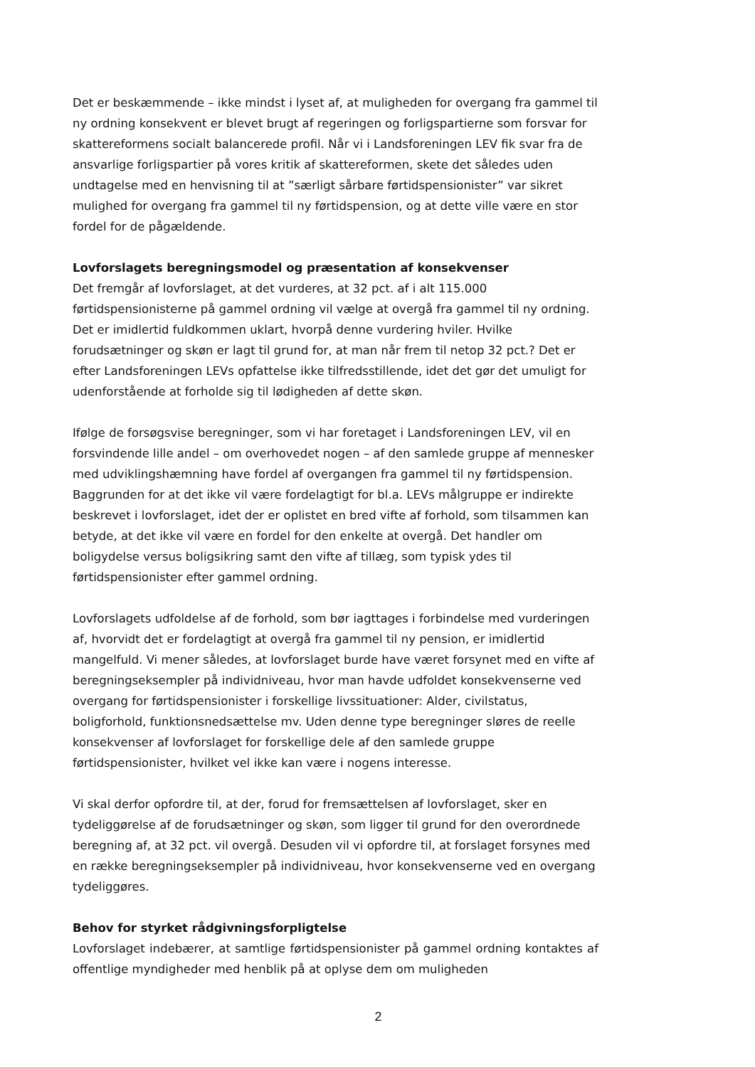Det er beskæmmende – ikke mindst i lyset af, at muligheden for overgang fra gammel til ny ordning konsekvent er blevet brugt af regeringen og forligspartierne som forsvar for skattereformens socialt balancerede profil. Når vi i Landsforeningen LEV fik svar fra de ansvarlige forligspartier på vores kritik af skattereformen, skete det således uden undtagelse med en henvisning til at ”særligt sårbare førtidspensionister” var sikret mulighed for overgang fra gammel til ny førtidspension, og at dette ville være en stor fordel for de pågældende.
Lovforslagets beregningsmodel og præsentation af konsekvenser
Det fremgår af lovforslaget, at det vurderes, at 32 pct. af i alt 115.000 førtidspensionisterne på gammel ordning vil vælge at overgå fra gammel til ny ordning. Det er imidlertid fuldkommen uklart, hvorpå denne vurdering hviler. Hvilke forudsætninger og skøn er lagt til grund for, at man når frem til netop 32 pct.? Det er efter Landsforeningen LEVs opfattelse ikke tilfredsstillende, idet det gør det umuligt for udenforstående at forholde sig til lødigheden af dette skøn.
Ifølge de forsøgsvise beregninger, som vi har foretaget i Landsforeningen LEV, vil en forsvindende lille andel – om overhovedet nogen – af den samlede gruppe af mennesker med udviklingshæmning have fordel af overgangen fra gammel til ny førtidspension. Baggrunden for at det ikke vil være fordelagtigt for bl.a. LEVs målgruppe er indirekte beskrevet i lovforslaget, idet der er oplistet en bred vifte af forhold, som tilsammen kan betyde, at det ikke vil være en fordel for den enkelte at overgå. Det handler om boligydelse versus boligsikring samt den vifte af tillæg, som typisk ydes til førtidspensionister efter gammel ordning.
Lovforslagets udfoldelse af de forhold, som bør iagttages i forbindelse med vurderingen af, hvorvidt det er fordelagtigt at overgå fra gammel til ny pension, er imidlertid mangelfuld. Vi mener således, at lovforslaget burde have været forsynet med en vifte af beregningseksempler på individniveau, hvor man havde udfoldet konsekvenserne ved overgang for førtidspensionister i forskellige livssituationer: Alder, civilstatus, boligforhold, funktionsnedsættelse mv. Uden denne type beregninger sløres de reelle konsekvenser af lovforslaget for forskellige dele af den samlede gruppe førtidspensionister, hvilket vel ikke kan være i nogens interesse.
Vi skal derfor opfordre til, at der, forud for fremsættelsen af lovforslaget, sker en tydeliggørelse af de forudsætninger og skøn, som ligger til grund for den overordnede beregning af, at 32 pct. vil overgå. Desuden vil vi opfordre til, at forslaget forsynes med en række beregningseksempler på individniveau, hvor konsekvenserne ved en overgang tydeliggøres.
Behov for styrket rådgivningsforpligtelse
Lovforslaget indebærer, at samtlige førtidspensionister på gammel ordning kontaktes af offentlige myndigheder med henblik på at oplyse dem om muligheden
2